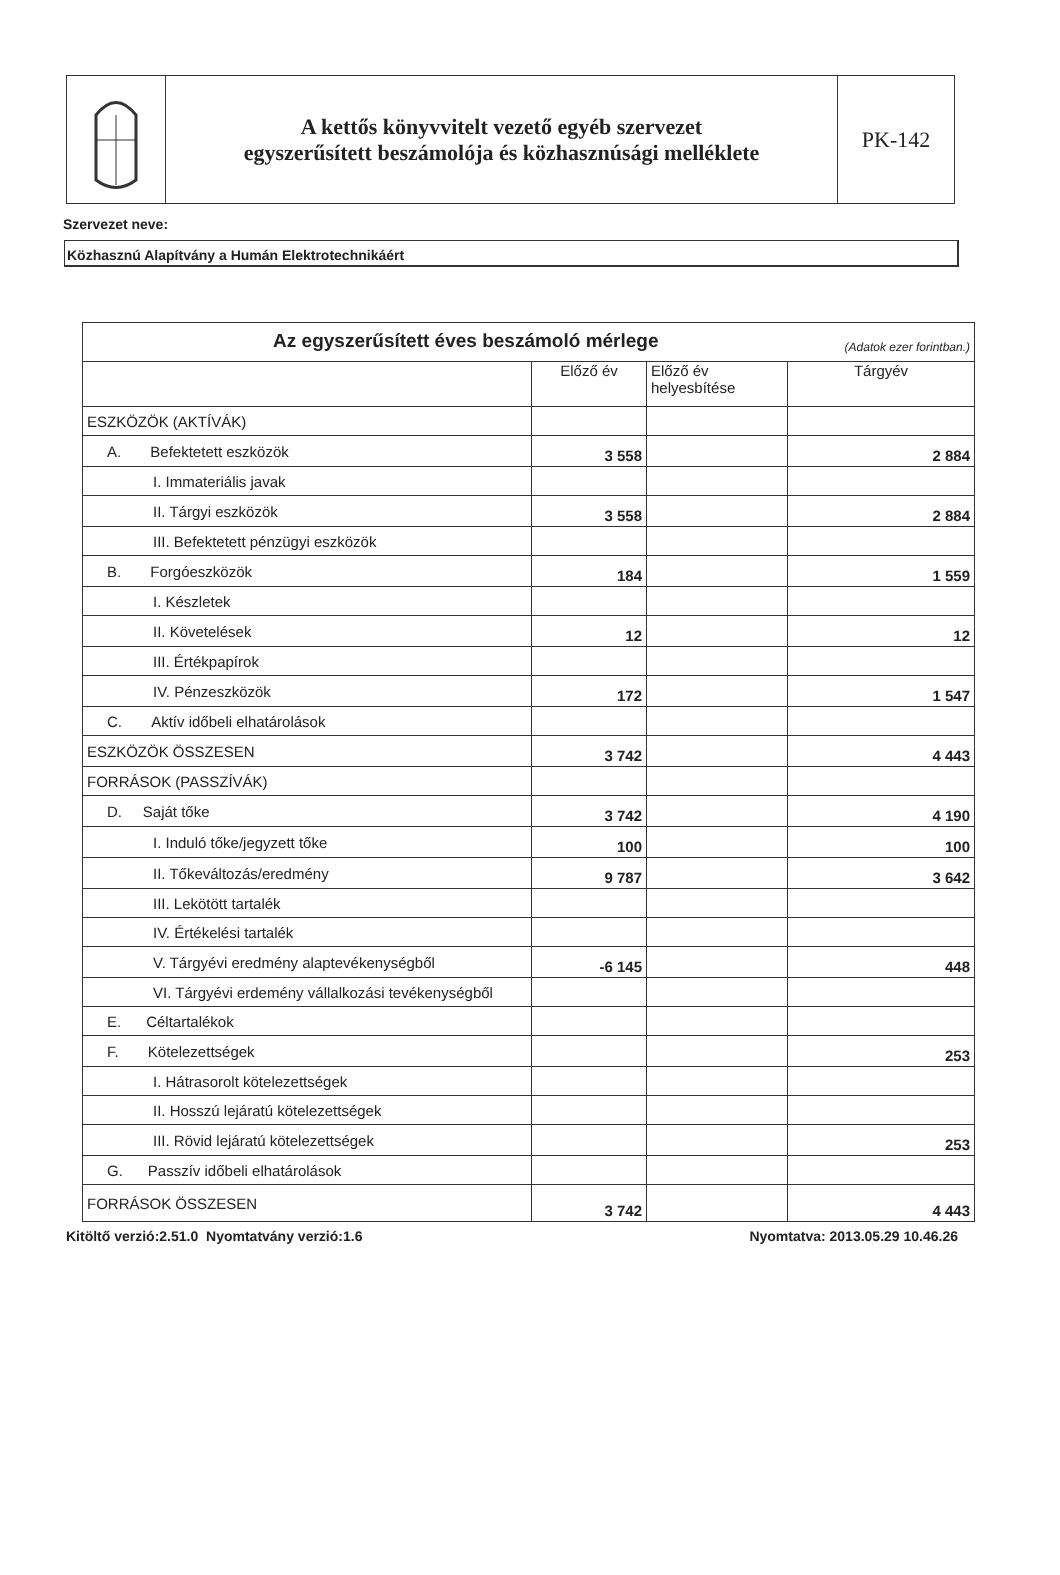A kettős könyvvitelt vezető egyéb szervezet
egyszerűsített beszámolója és közhasznúsági melléklete
PK-142
Szervezet neve:
Közhasznú Alapítvány a Humán Elektrotechnikáért
| Az egyszerűsített éves beszámoló mérlege (Adatok ezer forintban.) | | | |
| | Előző év | Előző év helyesbítése | Tárgyév |
| ESZKÖZÖK (AKTÍVÁK) | | | |
| A. Befektetett eszközök | 3 558 | | 2 884 |
| I. Immateriális javak | | | |
| II. Tárgyi eszközök | 3 558 | | 2 884 |
| III. Befektetett pénzügyi eszközök | | | |
| B. Forgóeszközök | 184 | | 1 559 |
| I. Készletek | | | |
| II. Követelések | 12 | | 12 |
| III. Értékpapírok | | | |
| IV. Pénzeszközök | 172 | | 1 547 |
| C. Aktív időbeli elhatárolások | | | |
| ESZKÖZÖK ÖSSZESEN | 3 742 | | 4 443 |
| FORRÁSOK (PASSZÍVÁK) | | | |
| D. Saját tőke | 3 742 | | 4 190 |
| I. Induló tőke/jegyzett tőke | 100 | | 100 |
| II. Tőkeváltozás/eredmény | 9 787 | | 3 642 |
| III. Lekötött tartalék | | | |
| IV. Értékelési tartalék | | | |
| V. Tárgyévi eredmény alaptevékenységből | -6 145 | | 448 |
| VI. Tárgyévi erdemény vállalkozási tevékenységből | | | |
| E. Céltartalékok | | | |
| F. Kötelezettségek | | | 253 |
| I. Hátrasorolt kötelezettségek | | | |
| II. Hosszú lejáratú kötelezettségek | | | |
| III. Rövid lejáratú kötelezettségek | | | 253 |
| G. Passzív időbeli elhatárolások | | | |
| FORRÁSOK ÖSSZESEN | 3 742 | | 4 443 |
Kitöltő verzió:2.51.0 Nyomtatvány verzió:1.6 Nyomtatva: 2013.05.29 10.46.26